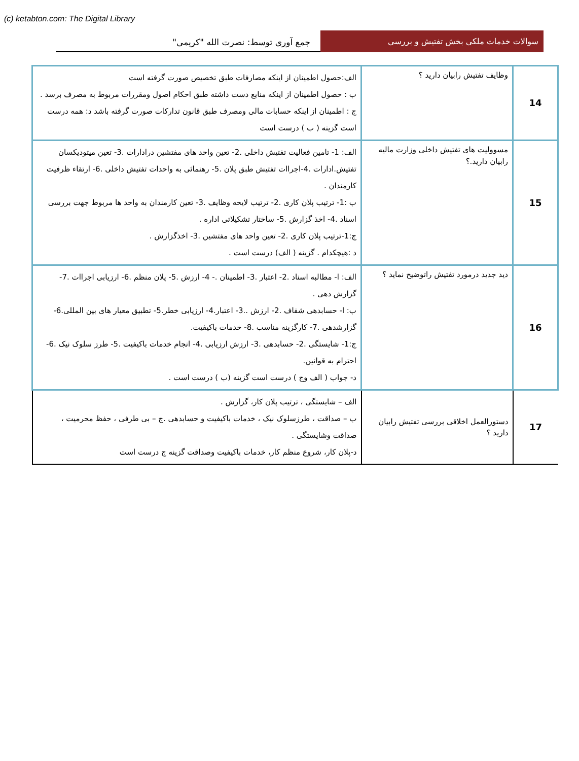(c) ketabton.com: The Digital Library
سوالات خدمات ملکی بخش تفتیش و بررسی
جمع آوری توسط: نصرت الله "کریمی"
| 14 | وظایف تفتیش رابیان دارید ؟ | الف:حصول اطمینان از اینکه مصارفات طبق تخصیص صورت گرفته است ب : حصول اطمینان از اینکه منابع دست داشته طبق احکام اصول ومقررات مربوط به مصرف برسد . ج : اطمینان از اینکه حسابات مالی ومصرف طبق قانون تدارکات صورت گرفته باشد د: همه درست است گزینه ( ب ) درست است |
| 15 | مسوولیت های تفتیش داخلی وزارت مالیه رابیان دارید.؟ | الف: 1- تامین فعالیت تفتیش داخلی .2- تعین واحد های مفتشین درادارات .3- تعین میتودیکسان تفتیش.ادارات .4-اجراات تفتیش طبق پلان .5- رهنمائی به واحدات تفتیش داخلی .6- ارتقاء ظرفیت کارمندان . ب :1- ترتیب پلان کاری .2- ترتیب لایحه وظایف .3- تعین کارمندان به واحد ها مربوط جهت بررسی اسناد .4- اخذ گزارش .5- ساختار تشکیلاتی اداره . ج:1-ترتیب پلان کاری .2- تعین واحد های مفتشین .3- اخذگزارش . د :هیچکدام . گزینه ( الف) درست است . |
| 16 | دید جدید درمورد تفتیش راتوضیح نماید ؟ | الف: ا- مطالبه اسناد .2- اعتبار .3- اطمینان .- 4- ارزش .5- پلان منظم .6- ارزیابی اجراات .7- گزارش دهی . ب: ا- حسابدهی شفاف .2- ارزش ..3- اعتبار.4- ارزیابی خطر.5- تطبیق معیار های بین المللی.6- گزارشدهی .7- کارگزینه مناسب .8- خدمات باکیفیت. ج:1- شایستگی .2- حسابدهی .3- ارزش ارزیابی .4- انجام خدمات باکیفیت .5- طرز سلوک نیک .6- احترام به قوانین. د- جواب ( الف وج ) درست است گزینه (ب ) درست است . |
| 17 | دستورالعمل اخلاقی بررسی تفتیش رابیان دارید ؟ | الف – شایستگی ، ترتیب پلان کار، گزارش . ب – صداقت ، طرزسلوک نیک ، خدمات باکیفیت و حسابدهی .ج – بی طرفی ، حفظ محرمیت ، صداقت وشایستگی . د-پلان کار، شروع منظم کار، خدمات باکیفیت وصداقت گزینه ج درست است |